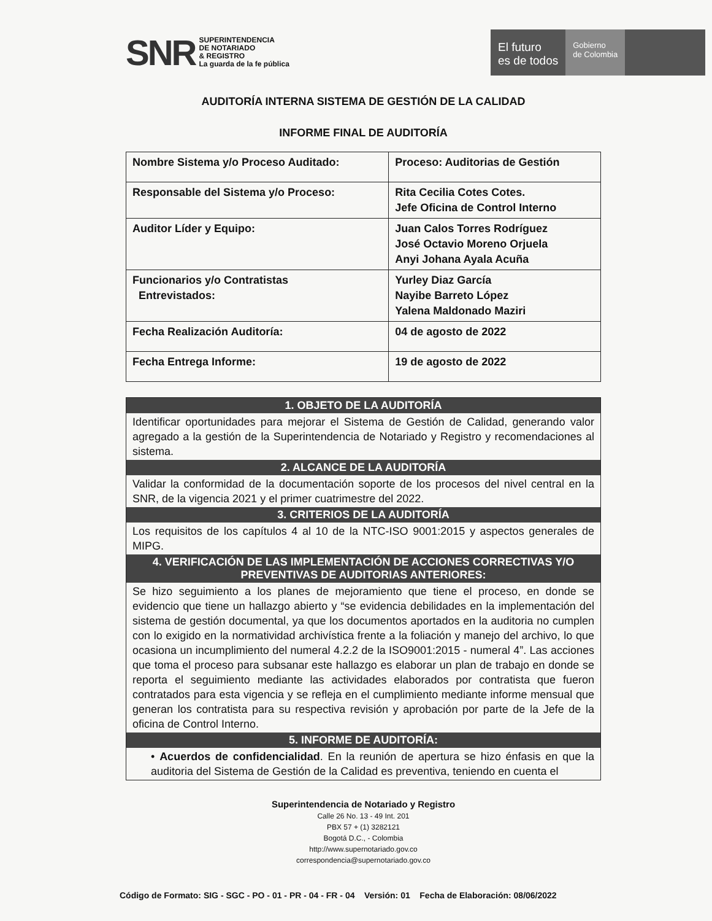SNR SUPERINTENDENCIA
DE NOTARIADO
& REGISTRO
La guarda de la fe pública
El futuro
es de todos
Gobierno
de Colombia
AUDITORÍA INTERNA SISTEMA DE GESTIÓN DE LA CALIDAD
INFORME FINAL DE AUDITORÍA
| Nombre Sistema y/o Proceso Auditado: | Proceso: Auditorias de Gestión |
| Responsable del Sistema y/o Proceso: | Rita Cecilia Cotes Cotes. Jefe Oficina de Control Interno |
| Auditor Líder y Equipo: | Juan Calos Torres Rodríguez José Octavio Moreno Orjuela Anyi Johana Ayala Acuña |
| Funcionarios y/o Contratistas Entrevistados: | Yurley Diaz García Nayibe Barreto López Yalena Maldonado Maziri |
| Fecha Realización Auditoría: | 04 de agosto de 2022 |
| Fecha Entrega Informe: | 19 de agosto de 2022 |
1. OBJETO DE LA AUDITORÍA
Identificar oportunidades para mejorar el Sistema de Gestión de Calidad, generando valor agregado a la gestión de la Superintendencia de Notariado y Registro y recomendaciones al sistema.
2. ALCANCE DE LA AUDITORÍA
Validar la conformidad de la documentación soporte de los procesos del nivel central en la SNR, de la vigencia 2021 y el primer cuatrimestre del 2022.
3. CRITERIOS DE LA AUDITORÍA
Los requisitos de los capítulos 4 al 10 de la NTC-ISO 9001:2015 y aspectos generales de MIPG.
4. VERIFICACIÓN DE LAS IMPLEMENTACIÓN DE ACCIONES CORRECTIVAS Y/O PREVENTIVAS DE AUDITORIAS ANTERIORES:
Se hizo seguimiento a los planes de mejoramiento que tiene el proceso, en donde se evidencio que tiene un hallazgo abierto y “se evidencia debilidades en la implementación del sistema de gestión documental, ya que los documentos aportados en la auditoria no cumplen con lo exigido en la normatividad archivística frente a la foliación y manejo del archivo, lo que ocasiona un incumplimiento del numeral 4.2.2 de la ISO9001:2015 - numeral 4”. Las acciones que toma el proceso para subsanar este hallazgo es elaborar un plan de trabajo en donde se reporta el seguimiento mediante las actividades elaborados por contratista que fueron contratados para esta vigencia y se refleja en el cumplimiento mediante informe mensual que generan los contratista para su respectiva revisión y aprobación por parte de la Jefe de la oficina de Control Interno.
5. INFORME DE AUDITORÍA:
• Acuerdos de confidencialidad. En la reunión de apertura se hizo énfasis en que la auditoria del Sistema de Gestión de la Calidad es preventiva, teniendo en cuenta el
Superintendencia de Notariado y Registro
Calle 26 No. 13 - 49 Int. 201
PBX 57 + (1) 3282121
Bogotá D.C., - Colombia
http://www.supernotariado.gov.co
correspondencia@supernotariado.gov.co
Código de Formato: SIG - SGC - PO - 01 - PR - 04 - FR - 04 Versión: 01 Fecha de Elaboración: 08/06/2022